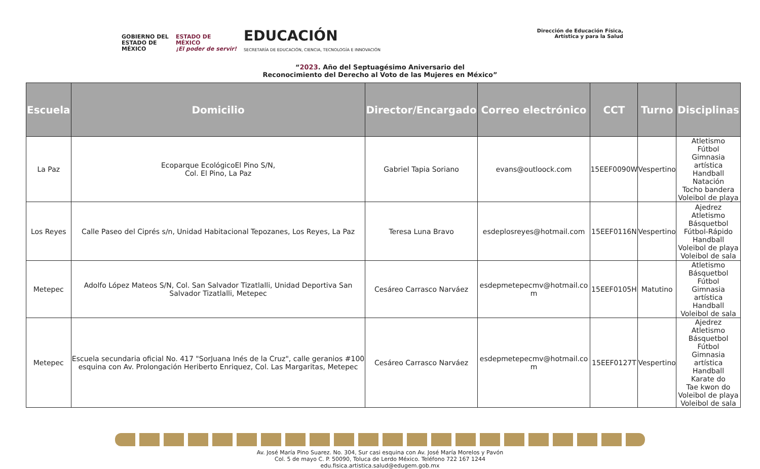GOBIERNO DEL
ESTADO DE
MÉXICO
ESTADO DE
MÉXICO
¡El poder de servir!
EDUCACIÓN
SECRETARÍA DE EDUCACIÓN, CIENCIA, TECNOLOGÍA E INNOVACIÓN
Dirección de Educación Física,
Artística y para la Salud
“2023. Año del Septuagésimo Aniversario del
Reconocimiento del Derecho al Voto de las Mujeres en México”
| Escuela | Domicilio | Director/Encargado | Correo electrónico | CCT | Turno | Disciplinas |
| --- | --- | --- | --- | --- | --- | --- |
| La Paz | Ecoparque EcológicoEl Pino S/N, Col. El Pino, La Paz | Gabriel Tapia Soriano | evans@outloock.com | 15EEF0090W | Vespertino | Atletismo Fútbol Gimnasia artística Handball Natación Tocho bandera Voleibol de playa |
| Los Reyes | Calle Paseo del Ciprés s/n, Unidad Habitacional Tepozanes, Los Reyes, La Paz | Teresa Luna Bravo | esdeplosreyes@hotmail.com | 15EEF0116N | Vespertino | Ajedrez Atletismo Básquetbol Fútbol-Rápido Handball Voleibol de playa Voleibol de sala |
| Metepec | Adolfo López Mateos S/N, Col. San Salvador Tizatlalli, Unidad Deportiva San Salvador Tizatlalli, Metepec | Cesáreo Carrasco Narváez | esdepmetepecmv@hotmail.co m | 15EEF0105H | Matutino | Atletismo Básquetbol Fútbol Gimnasia artística Handball Voleibol de sala |
| Metepec | Escuela secundaria oficial No. 417 "SorJuana Inés de la Cruz", calle geranios #100 esquina con Av. Prolongación Heriberto Enriquez, Col. Las Margaritas, Metepec | Cesáreo Carrasco Narváez | esdepmetepecmv@hotmail.co m | 15EEF0127T | Vespertino | Ajedrez Atletismo Básquetbol Fútbol Gimnasia artística Handball Karate do Tae kwon do Voleibol de playa Voleibol de sala |
Av. José María Pino Suarez. No. 304, Sur casi esquina con Av. José María Morelos y Pavón
Col. 5 de mayo C. P. 50090, Toluca de Lerdo México. Teléfono 722 167 1244
edu.fisica.artistica.salud@edugem.gob.mx